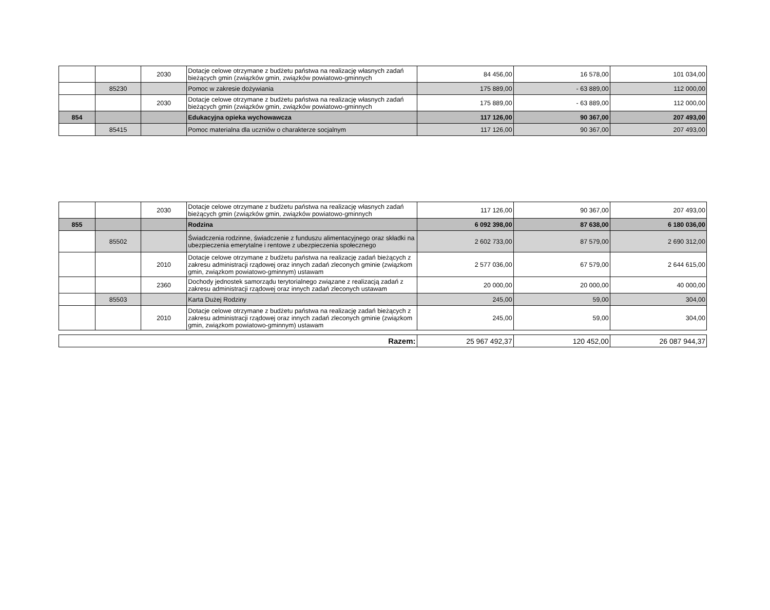| | | 2030 | Dotacje celowe otrzymane z budżetu państwa na realizację własnych zadań bieżących gmin (związków gmin, związków powiatowo-gminnych | 84 456,00 | 16 578,00 | 101 034,00 |
| | 85230 | | Pomoc w zakresie dożywiania | 175 889,00 | - 63 889,00 | 112 000,00 |
| | | 2030 | Dotacje celowe otrzymane z budżetu państwa na realizację własnych zadań bieżących gmin (związków gmin, związków powiatowo-gminnych | 175 889,00 | - 63 889,00 | 112 000,00 |
| 854 | | | Edukacyjna opieka wychowawcza | 117 126,00 | 90 367,00 | 207 493,00 |
| | 85415 | | Pomoc materialna dla uczniów o charakterze socjalnym | 117 126,00 | 90 367,00 | 207 493,00 |
| | | 2030 | Dotacje celowe otrzymane z budżetu państwa na realizację własnych zadań bieżących gmin (związków gmin, związków powiatowo-gminnych | 117 126,00 | 90 367,00 | 207 493,00 |
| 855 | | | Rodzina | 6 092 398,00 | 87 638,00 | 6 180 036,00 |
| | 85502 | | Świadczenia rodzinne, świadczenie z funduszu alimentacyjnego oraz składki na ubezpieczenia emerytalne i rentowe z ubezpieczenia społecznego | 2 602 733,00 | 87 579,00 | 2 690 312,00 |
| | | 2010 | Dotacje celowe otrzymane z budżetu państwa na realizację zadań bieżących z zakresu administracji rządowej oraz innych zadań zleconych gminie (związkom gmin, związkom powiatowo-gminnym) ustawam | 2 577 036,00 | 67 579,00 | 2 644 615,00 |
| | | 2360 | Dochody jednostek samorządu terytorialnego związane z realizacją zadań z zakresu administracji rządowej oraz innych zadań zleconych ustawam | 20 000,00 | 20 000,00 | 40 000,00 |
| | 85503 | | Karta Dużej Rodziny | 245,00 | 59,00 | 304,00 |
| | | 2010 | Dotacje celowe otrzymane z budżetu państwa na realizację zadań bieżących z zakresu administracji rządowej oraz innych zadań zleconych gminie (związkom gmin, związkom powiatowo-gminnym) ustawam | 245,00 | 59,00 | 304,00 |
| Razem: | 25 967 492,37 | 120 452,00 | 26 087 944,37 |